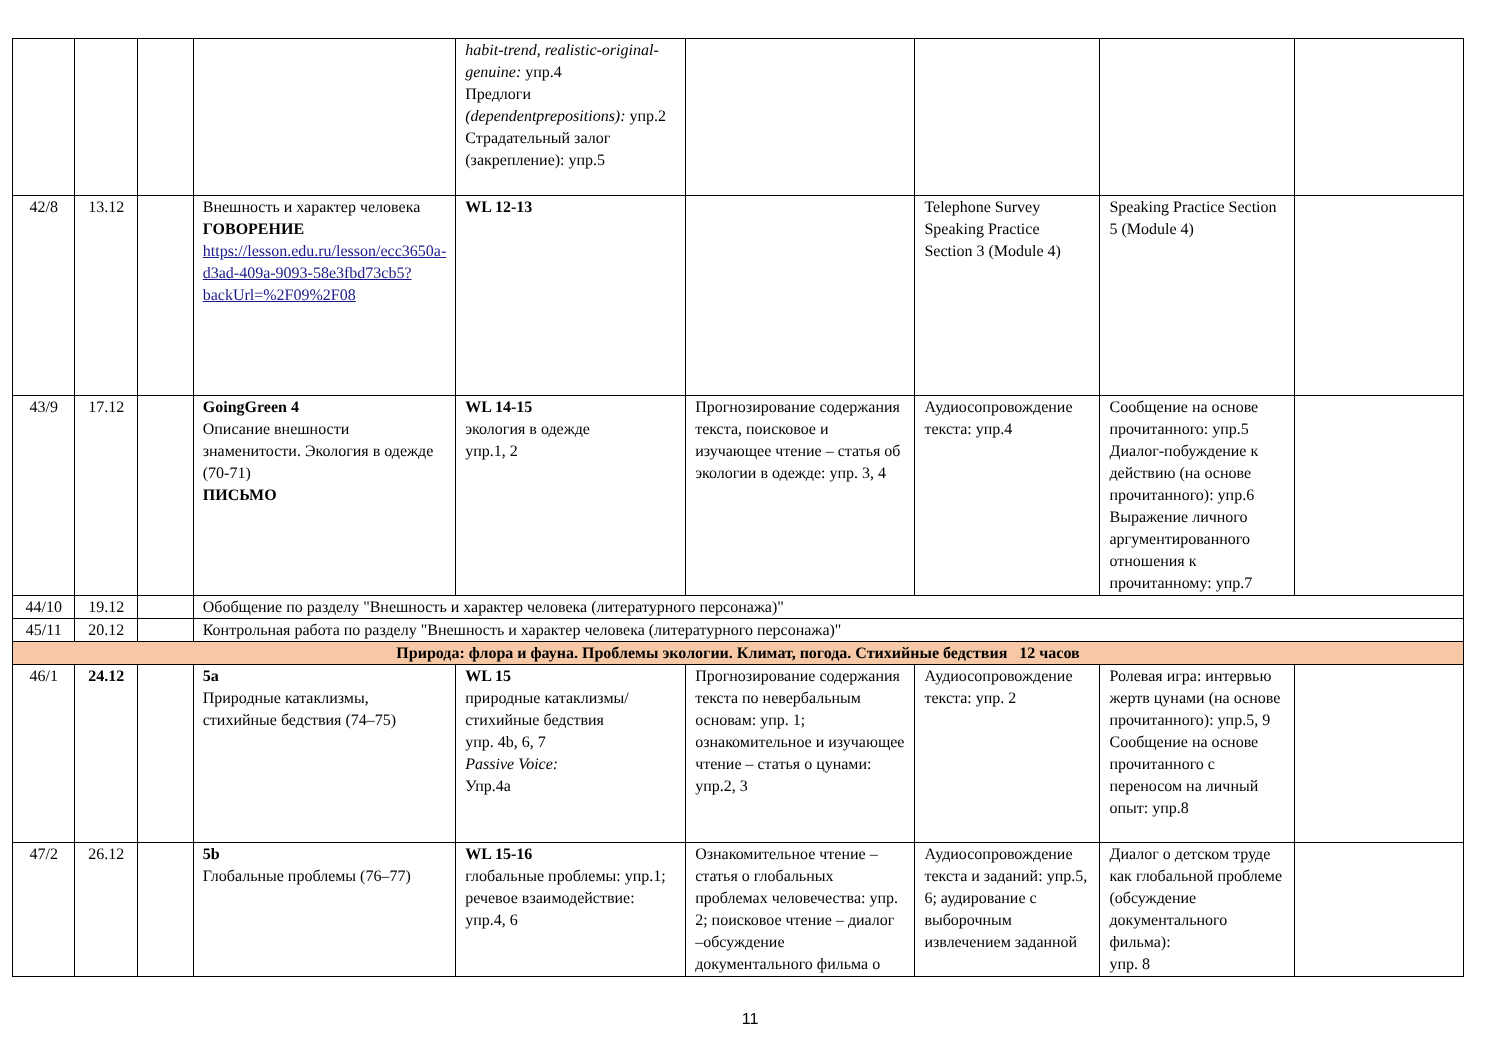| | | | | habit-trend, realistic-original-genuine: упр.4 Предлоги (dependentprepositions): упр.2 Страдательный залог (закрепление): упр.5 | | | | |
| 42/8 | 13.12 | | Внешность и характер человека ГОВОРЕНИЕ https://lesson.edu.ru/lesson/ecc3650a-d3ad-409a-9093-58e3fbd73cb5?backUrl=%2F09%2F08 | WL 12-13 | | Telephone Survey Speaking Practice Section 3 (Module 4) | Speaking Practice Section 5 (Module 4) | |
| 43/9 | 17.12 | | GoingGreen 4 Описание внешности знаменитости. Экология в одежде (70-71) ПИСЬМО | WL 14-15 экология в одежде упр.1, 2 | Прогнозирование содержания текста, поисковое и изучающее чтение – статья об экологии в одежде: упр. 3, 4 | Аудиосопровождение текста: упр.4 | Сообщение на основе прочитанного: упр.5 Диалог-побуждение к действию (на основе прочитанного): упр.6 Выражение личного аргументированного отношения к прочитанному: упр.7 | |
| 44/10 | 19.12 | | Обобщение по разделу "Внешность и характер человека (литературного персонажа)" | | | | | |
| 45/11 | 20.12 | | Контрольная работа по разделу "Внешность и характер человека (литературного персонажа)" | | | | | |
| Природа: флора и фауна. Проблемы экологии. Климат, погода. Стихийные бедствия 12 часов | | | | | | | | |
| 46/1 | 24.12 | | 5a Природные катаклизмы, стихийные бедствия (74–75) | WL 15 природные катаклизмы/ стихийные бедствия упр. 4b, 6, 7 Passive Voice: Упр.4а | Прогнозирование содержания текста по невербальным основам: упр. 1; ознакомительное и изучающее чтение – статья о цунами: упр.2, 3 | Аудиосопровождение текста: упр. 2 | Ролевая игра: интервью жертв цунами (на основе прочитанного): упр.5, 9 Сообщение на основе прочитанного с переносом на личный опыт: упр.8 | |
| 47/2 | 26.12 | | 5b Глобальные проблемы (76–77) | WL 15-16 глобальные проблемы: упр.1; речевое взаимодействие: упр.4, 6 | Ознакомительное чтение – статья о глобальных проблемах человечества: упр. 2; поисковое чтение – диалог –обсуждение документального фильма о | Аудиосопровождение текста и заданий: упр.5, 6; аудирование с выборочным извлечением заданной | Диалог о детском труде как глобальной проблеме (обсуждение документального фильма): упр. 8 | |
11